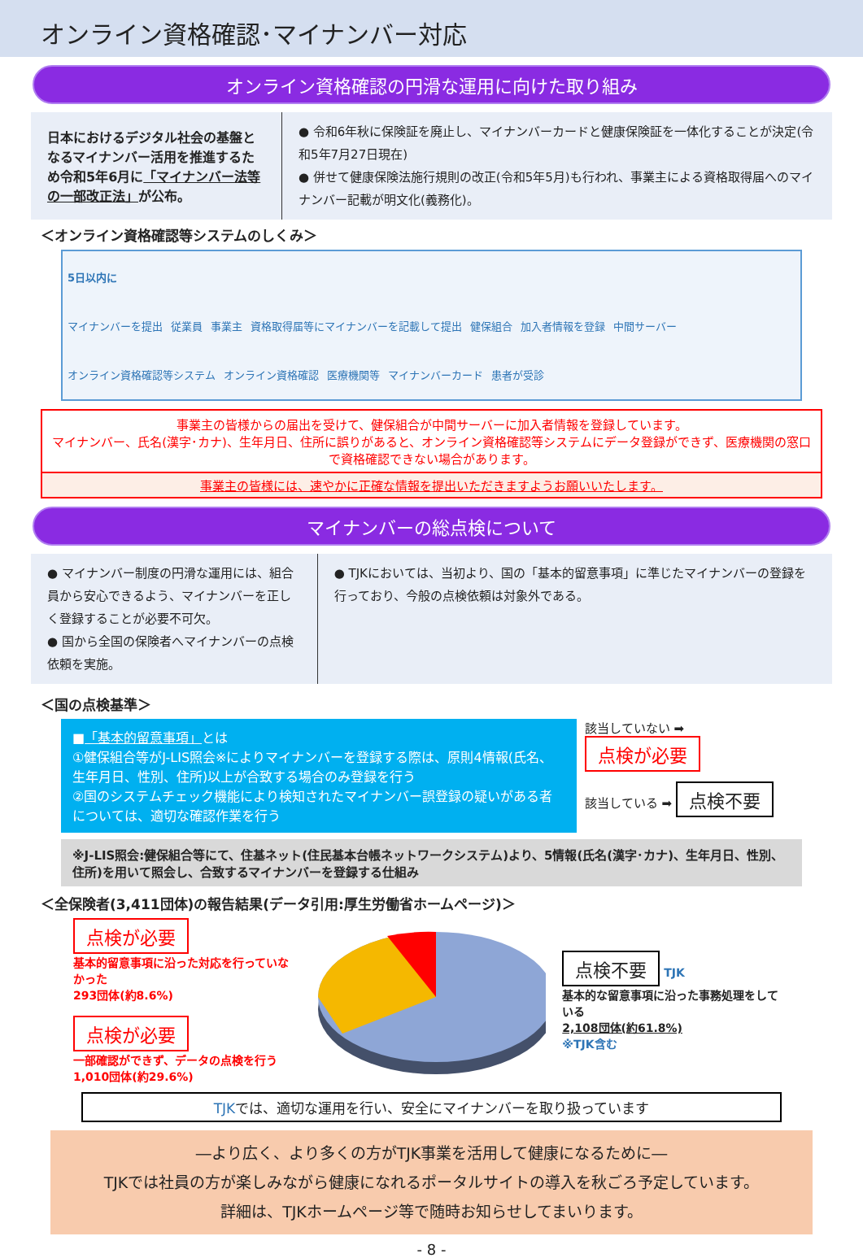オンライン資格確認･マイナンバー対応
オンライン資格確認の円滑な運用に向けた取り組み
日本におけるデジタル社会の基盤となるマイナンバー活用を推進するため令和5年6月に「マイナンバー法等の一部改正法」が公布。
● 令和6年秋に保険証を廃止し、マイナンバーカードと健康保険証を一体化することが決定(令和5年7月27日現在)
● 併せて健康保険法施行規則の改正(令和5年5月)も行われ、事業主による資格取得届へのマイナンバー記載が明文化(義務化)。
＜オンライン資格確認等システムのしくみ＞
5日以内に
マイナンバーを提出 従業員 事業主 資格取得届等にマイナンバーを記載して提出 健保組合 加入者情報を登録 中間サーバー オンライン資格確認等システム オンライン資格確認 医療機関等 マイナンバーカード 患者が受診
事業主の皆様からの届出を受けて、健保組合が中間サーバーに加入者情報を登録しています。
マイナンバー、氏名(漢字･カナ)、生年月日、住所に誤りがあると、オンライン資格確認等システムにデータ登録ができず、医療機関の窓口で資格確認できない場合があります。
事業主の皆様には、速やかに正確な情報を提出いただきますようお願いいたします。
マイナンバーの総点検について
● マイナンバー制度の円滑な運用には、組合員から安心できるよう、マイナンバーを正しく登録することが必要不可欠。
● 国から全国の保険者へマイナンバーの点検依頼を実施。
● TJKにおいては、当初より、国の「基本的留意事項」に準じたマイナンバーの登録を行っており、今般の点検依頼は対象外である。
＜国の点検基準＞
■「基本的留意事項」とは
①健保組合等がJ-LIS照会※によりマイナンバーを登録する際は、原則4情報(氏名、生年月日、性別、住所)以上が合致する場合のみ登録を行う
②国のシステムチェック機能により検知されたマイナンバー誤登録の疑いがある者については、適切な確認作業を行う
該当していない ➡ 点検が必要
該当している ➡ 点検不要
※J-LIS照会:健保組合等にて、住基ネット(住民基本台帳ネットワークシステム)より、5情報(氏名(漢字･カナ)、生年月日、性別、住所)を用いて照会し、合致するマイナンバーを登録する仕組み
＜全保険者(3,411団体)の報告結果(データ引用:厚生労働省ホームページ)＞
点検が必要
基本的留意事項に沿った対応を行っていなかった
293団体(約8.6%)
点検が必要
一部確認ができず、データの点検を行う
1,010団体(約29.6%)
点検不要 TJK
基本的な留意事項に沿った事務処理をしている
2,108団体(約61.8%)
※TJK含む
TJKでは、適切な運用を行い、安全にマイナンバーを取り扱っています
―より広く、より多くの方がTJK事業を活用して健康になるために―
TJKでは社員の方が楽しみながら健康になれるポータルサイトの導入を秋ごろ予定しています。
詳細は、TJKホームページ等で随時お知らせしてまいります。
- 8 -